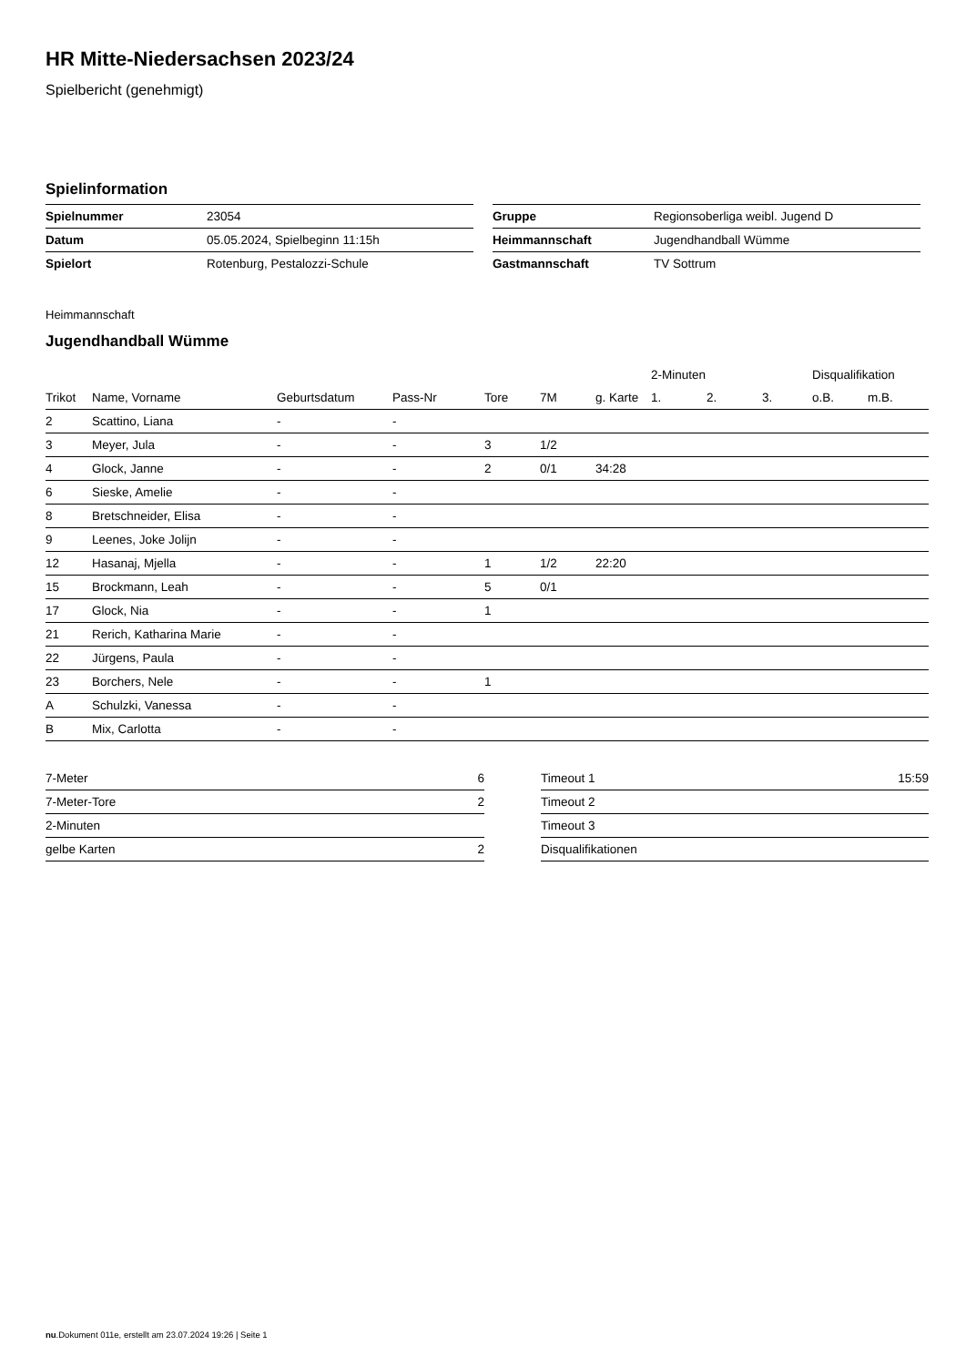HR Mitte-Niedersachsen 2023/24
Spielbericht (genehmigt)
Spielinformation
| Spielnummer | 23054 |
| Datum | 05.05.2024, Spielbeginn 11:15h |
| Spielort | Rotenburg, Pestalozzi-Schule |
| Gruppe | Regionsoberliga weibl. Jugend D |
| Heimmannschaft | Jugendhandball Wümme |
| Gastmannschaft | TV Sottrum |
Heimmannschaft
Jugendhandball Wümme
| | | | | | | | 2-Minuten | | | Disqualifikation | |
| --- | --- | --- | --- | --- | --- | --- | --- | --- | --- | --- | --- |
| Trikot | Name, Vorname | Geburtsdatum | Pass-Nr | Tore | 7M | g. Karte | 1. | 2. | 3. | o.B. | m.B. |
| 2 | Scattino, Liana | - | - | | | | | | | | |
| 3 | Meyer, Jula | - | - | 3 | 1/2 | | | | | | |
| 4 | Glock, Janne | - | - | 2 | 0/1 | 34:28 | | | | | |
| 6 | Sieske, Amelie | - | - | | | | | | | | |
| 8 | Bretschneider, Elisa | - | - | | | | | | | | |
| 9 | Leenes, Joke Jolijn | - | - | | | | | | | | |
| 12 | Hasanaj, Mjella | - | - | 1 | 1/2 | 22:20 | | | | | |
| 15 | Brockmann, Leah | - | - | 5 | 0/1 | | | | | | |
| 17 | Glock, Nia | - | - | 1 | | | | | | | |
| 21 | Rerich, Katharina Marie | - | - | | | | | | | | |
| 22 | Jürgens, Paula | - | - | | | | | | | | |
| 23 | Borchers, Nele | - | - | 1 | | | | | | | |
| A | Schulzki, Vanessa | - | - | | | | | | | | |
| B | Mix, Carlotta | - | - | | | | | | | | |
| 7-Meter | 6 |
| 7-Meter-Tore | 2 |
| 2-Minuten | |
| gelbe Karten | 2 |
| Timeout 1 | 15:59 |
| Timeout 2 | |
| Timeout 3 | |
| Disqualifikationen | |
nu.Dokument 011e, erstellt am 23.07.2024 19:26 | Seite 1